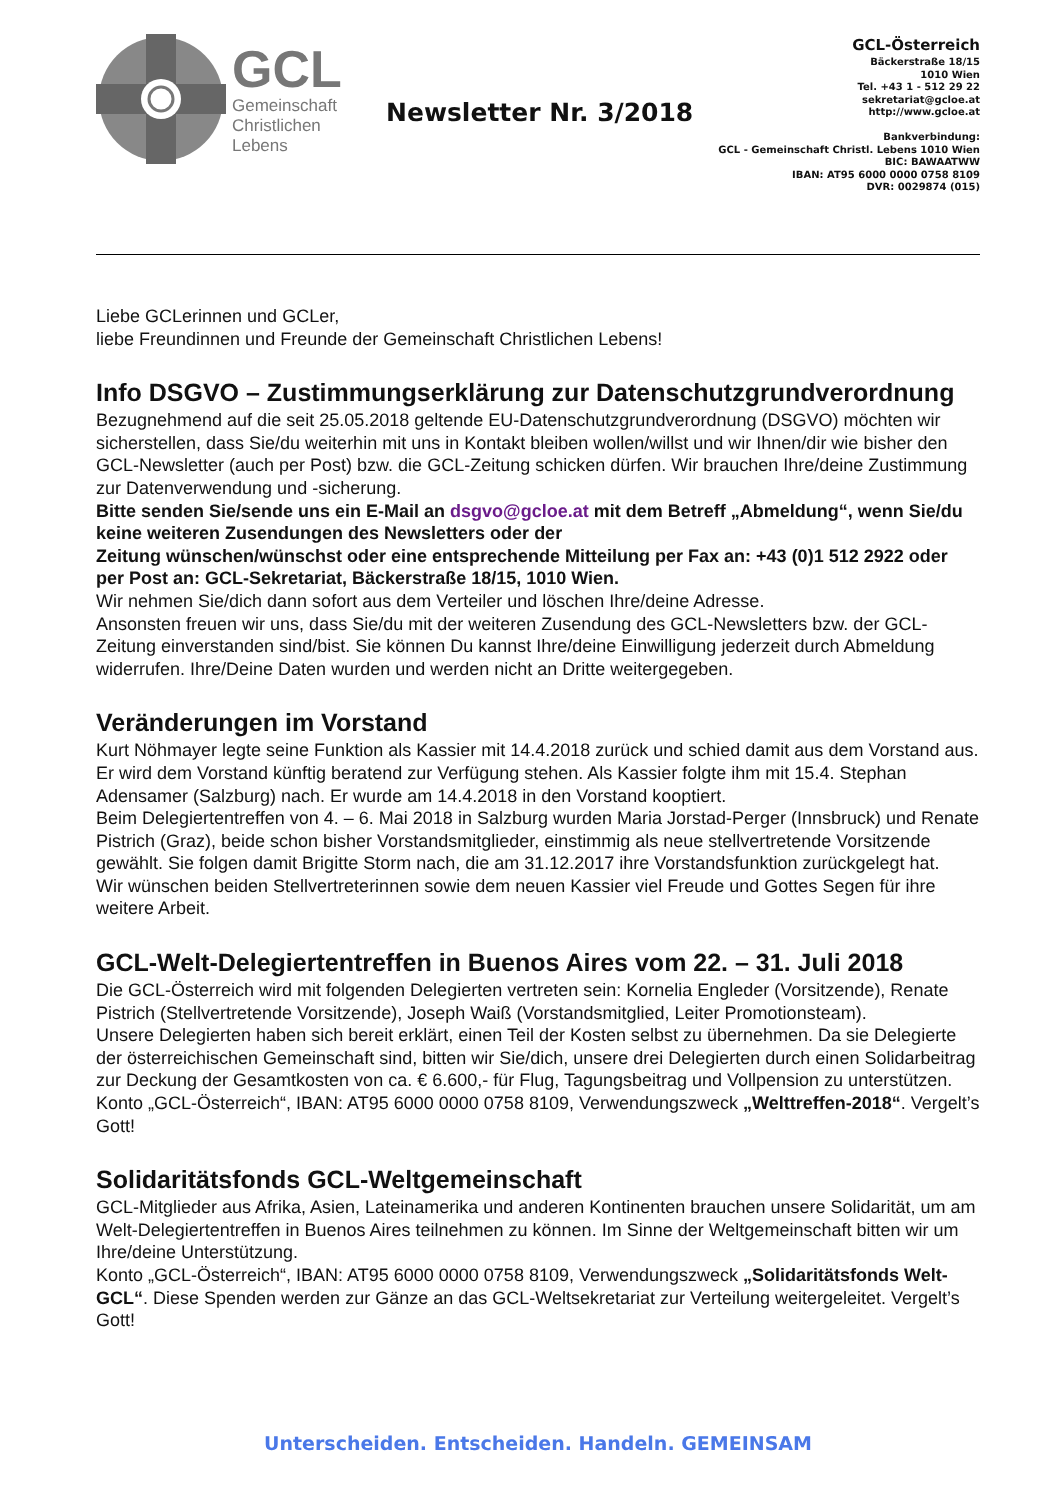GCL
Gemeinschaft
Christlichen
Lebens
Newsletter Nr. 3/2018
GCL-Österreich
Bäckerstraße 18/15
1010 Wien
Tel. +43 1 - 512 29 22
sekretariat@gcloe.at
http://www.gcloe.at
Bankverbindung:
GCL - Gemeinschaft Christl. Lebens 1010 Wien
BIC: BAWAATWW
IBAN: AT95 6000 0000 0758 8109
DVR: 0029874 (015)
Liebe GCLerinnen und GCLer,
liebe Freundinnen und Freunde der Gemeinschaft Christlichen Lebens!
Info DSGVO – Zustimmungserklärung zur Datenschutzgrundverordnung
Bezugnehmend auf die seit 25.05.2018 geltende EU-Datenschutzgrundverordnung (DSGVO) möchten wir sicherstellen, dass Sie/du weiterhin mit uns in Kontakt bleiben wollen/willst und wir Ihnen/dir wie bisher den GCL-Newsletter (auch per Post) bzw. die GCL-Zeitung schicken dürfen. Wir brauchen Ihre/deine Zustimmung zur Datenverwendung und -sicherung.
Bitte senden Sie/sende uns ein E-Mail an dsgvo@gcloe.at mit dem Betreff „Abmeldung“, wenn Sie/du keine weiteren Zusendungen des Newsletters oder der
Zeitung wünschen/wünschst oder eine entsprechende Mitteilung per Fax an: +43 (0)1 512 2922 oder per Post an: GCL-Sekretariat, Bäckerstraße 18/15, 1010 Wien.
Wir nehmen Sie/dich dann sofort aus dem Verteiler und löschen Ihre/deine Adresse.
Ansonsten freuen wir uns, dass Sie/du mit der weiteren Zusendung des GCL-Newsletters bzw. der GCL-Zeitung einverstanden sind/bist. Sie können Du kannst Ihre/deine Einwilligung jederzeit durch Abmeldung widerrufen. Ihre/Deine Daten wurden und werden nicht an Dritte weitergegeben.
Veränderungen im Vorstand
Kurt Nöhmayer legte seine Funktion als Kassier mit 14.4.2018 zurück und schied damit aus dem Vorstand aus. Er wird dem Vorstand künftig beratend zur Verfügung stehen. Als Kassier folgte ihm mit 15.4. Stephan Adensamer (Salzburg) nach. Er wurde am 14.4.2018 in den Vorstand kooptiert.
Beim Delegiertentreffen von 4. – 6. Mai 2018 in Salzburg wurden Maria Jorstad-Perger (Innsbruck) und Renate Pistrich (Graz), beide schon bisher Vorstandsmitglieder, einstimmig als neue stellvertretende Vorsitzende gewählt. Sie folgen damit Brigitte Storm nach, die am 31.12.2017 ihre Vorstandsfunktion zurückgelegt hat.
Wir wünschen beiden Stellvertreterinnen sowie dem neuen Kassier viel Freude und Gottes Segen für ihre weitere Arbeit.
GCL-Welt-Delegiertentreffen in Buenos Aires vom 22. – 31. Juli 2018
Die GCL-Österreich wird mit folgenden Delegierten vertreten sein: Kornelia Engleder (Vorsitzende), Renate Pistrich (Stellvertretende Vorsitzende), Joseph Waiß (Vorstandsmitglied, Leiter Promotionsteam).
Unsere Delegierten haben sich bereit erklärt, einen Teil der Kosten selbst zu übernehmen. Da sie Delegierte der österreichischen Gemeinschaft sind, bitten wir Sie/dich, unsere drei Delegierten durch einen Solidarbeitrag zur Deckung der Gesamtkosten von ca. € 6.600,- für Flug, Tagungsbeitrag und Vollpension zu unterstützen.
Konto „GCL-Österreich“, IBAN: AT95 6000 0000 0758 8109, Verwendungszweck „Welttreffen-2018“. Vergelt’s Gott!
Solidaritätsfonds GCL-Weltgemeinschaft
GCL-Mitglieder aus Afrika, Asien, Lateinamerika und anderen Kontinenten brauchen unsere Solidarität, um am Welt-Delegiertentreffen in Buenos Aires teilnehmen zu können. Im Sinne der Weltgemeinschaft bitten wir um Ihre/deine Unterstützung.
Konto „GCL-Österreich“, IBAN: AT95 6000 0000 0758 8109, Verwendungszweck „Solidaritätsfonds Welt-GCL“. Diese Spenden werden zur Gänze an das GCL-Weltsekretariat zur Verteilung weitergeleitet. Vergelt’s Gott!
Unterscheiden. Entscheiden. Handeln. GEMEINSAM